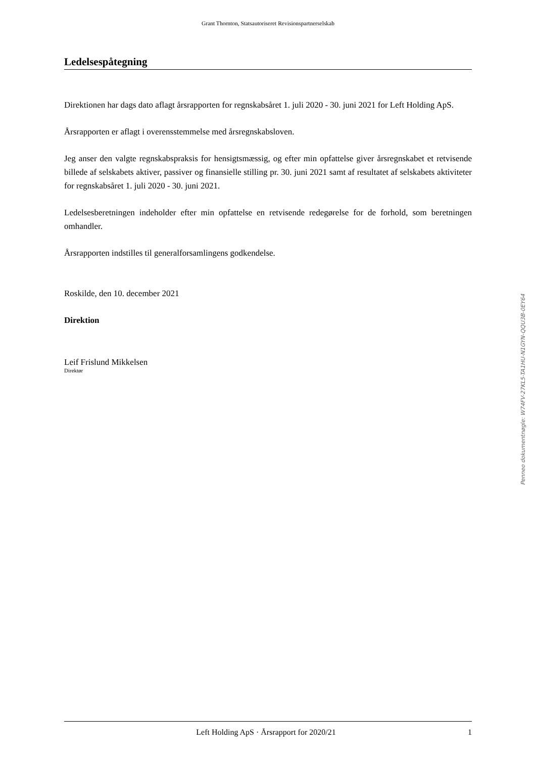Grant Thornton, Statsautoriseret Revisionspartnerselskab
Ledelsespåtegning
Direktionen har dags dato aflagt årsrapporten for regnskabsåret 1. juli 2020 - 30. juni 2021 for Left Holding ApS.
Årsrapporten er aflagt i overensstemmelse med årsregnskabsloven.
Jeg anser den valgte regnskabspraksis for hensigtsmæssig, og efter min opfattelse giver årsregnskabet et retvisende billede af selskabets aktiver, passiver og finansielle stilling pr. 30. juni 2021 samt af resultatet af selskabets aktiviteter for regnskabsåret 1. juli 2020 - 30. juni 2021.
Ledelsesberetningen indeholder efter min opfattelse en retvisende redegørelse for de forhold, som beretningen omhandler.
Årsrapporten indstilles til generalforsamlingens godkendelse.
Roskilde, den 10. december 2021
Direktion
Leif Frislund Mikkelsen
Direktør
Penneo dokumentnøgle: W74FV-27KL5-TA1HU-N1GYN-QQU3B-0EY64
Left Holding ApS · Årsrapport for 2020/21 1